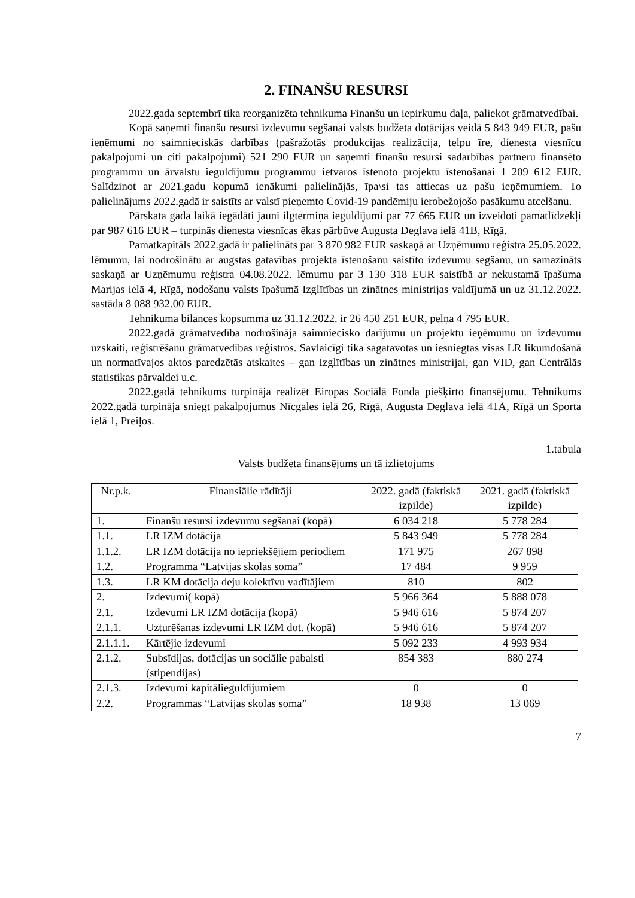2. FINANŠU RESURSI
2022.gada septembrī tika reorganizēta tehnikuma Finanšu un iepirkumu daļa, paliekot grāmatvedībai.
Kopā saņemti finanšu resursi izdevumu segšanai valsts budžeta dotācijas veidā 5 843 949 EUR, pašu ieņēmumi no saimnieciskās darbības (pašražotās produkcijas realizācija, telpu īre, dienesta viesnīcu pakalpojumi un citi pakalpojumi) 521 290 EUR un saņemti finanšu resursi sadarbības partneru finansēto programmu un ārvalstu ieguldījumu programmu ietvaros īstenoto projektu īstenošanai 1 209 612 EUR. Salīdzinot ar 2021.gadu kopumā ienākumi palielinājās, īpa\si tas attiecas uz pašu ieņēmumiem. To palielinājums 2022.gadā ir saistīts ar valstī pieņemto Covid-19 pandēmiju ierobežojošo pasākumu atcelšanu.
Pārskata gada laikā iegādāti jauni ilgtermiņa ieguldījumi par 77 665 EUR un izveidoti pamatlīdzekļi par 987 616 EUR – turpinās dienesta viesnīcas ēkas pārbūve Augusta Deglava ielā 41B, Rīgā.
Pamatkapitāls 2022.gadā ir palielināts par 3 870 982 EUR saskaņā ar Uzņēmumu reģistra 25.05.2022. lēmumu, lai nodrošinātu ar augstas gatavības projekta īstenošanu saistīto izdevumu segšanu, un samazināts saskaņā ar Uzņēmumu reģistra 04.08.2022. lēmumu par 3 130 318 EUR saistībā ar nekustamā īpašuma Marijas ielā 4, Rīgā, nodošanu valsts īpašumā Izglītības un zinātnes ministrijas valdījumā un uz 31.12.2022. sastāda 8 088 932.00 EUR.
Tehnikuma bilances kopsumma uz 31.12.2022. ir 26 450 251 EUR, peļņa 4 795 EUR.
2022.gadā grāmatvedība nodrošināja saimniecisko darījumu un projektu ieņēmumu un izdevumu uzskaiti, reģistrēšanu grāmatvedības reģistros. Savlaicīgi tika sagatavotas un iesniegtas visas LR likumdošanā un normatīvajos aktos paredzētās atskaites – gan Izglītības un zinātnes ministrijai, gan VID, gan Centrālās statistikas pārvaldei u.c.
2022.gadā tehnikums turpināja realizēt Eiropas Sociālā Fonda piešķirto finansējumu. Tehnikums 2022.gadā turpināja sniegt pakalpojumus Nīcgales ielā 26, Rīgā, Augusta Deglava ielā 41A, Rīgā un Sporta ielā 1, Preiļos.
1.tabula
Valsts budžeta finansējums un tā izlietojums
| Nr.p.k. | Finansiālie rādītāji | 2022. gadā (faktiskā izpilde) | 2021. gadā (faktiskā izpilde) |
| --- | --- | --- | --- |
| 1. | Finanšu resursi izdevumu segšanai (kopā) | 6 034 218 | 5 778 284 |
| 1.1. | LR IZM dotācija | 5 843 949 | 5 778 284 |
| 1.1.2. | LR IZM dotācija no iepriekšējiem periodiem | 171 975 | 267 898 |
| 1.2. | Programma “Latvijas skolas soma” | 17 484 | 9 959 |
| 1.3. | LR KM dotācija deju kolektīvu vadītājiem | 810 | 802 |
| 2. | Izdevumi( kopā) | 5 966 364 | 5 888 078 |
| 2.1. | Izdevumi LR IZM dotācija (kopā) | 5 946 616 | 5 874 207 |
| 2.1.1. | Uzturēšanas izdevumi LR IZM dot. (kopā) | 5 946 616 | 5 874 207 |
| 2.1.1.1. | Kārtējie izdevumi | 5 092 233 | 4 993 934 |
| 2.1.2. | Subsīdijas, dotācijas un sociālie pabalsti (stipendijas) | 854 383 | 880 274 |
| 2.1.3. | Izdevumi kapitālieguldījumiem | 0 | 0 |
| 2.2. | Programmas “Latvijas skolas soma” | 18 938 | 13 069 |
7